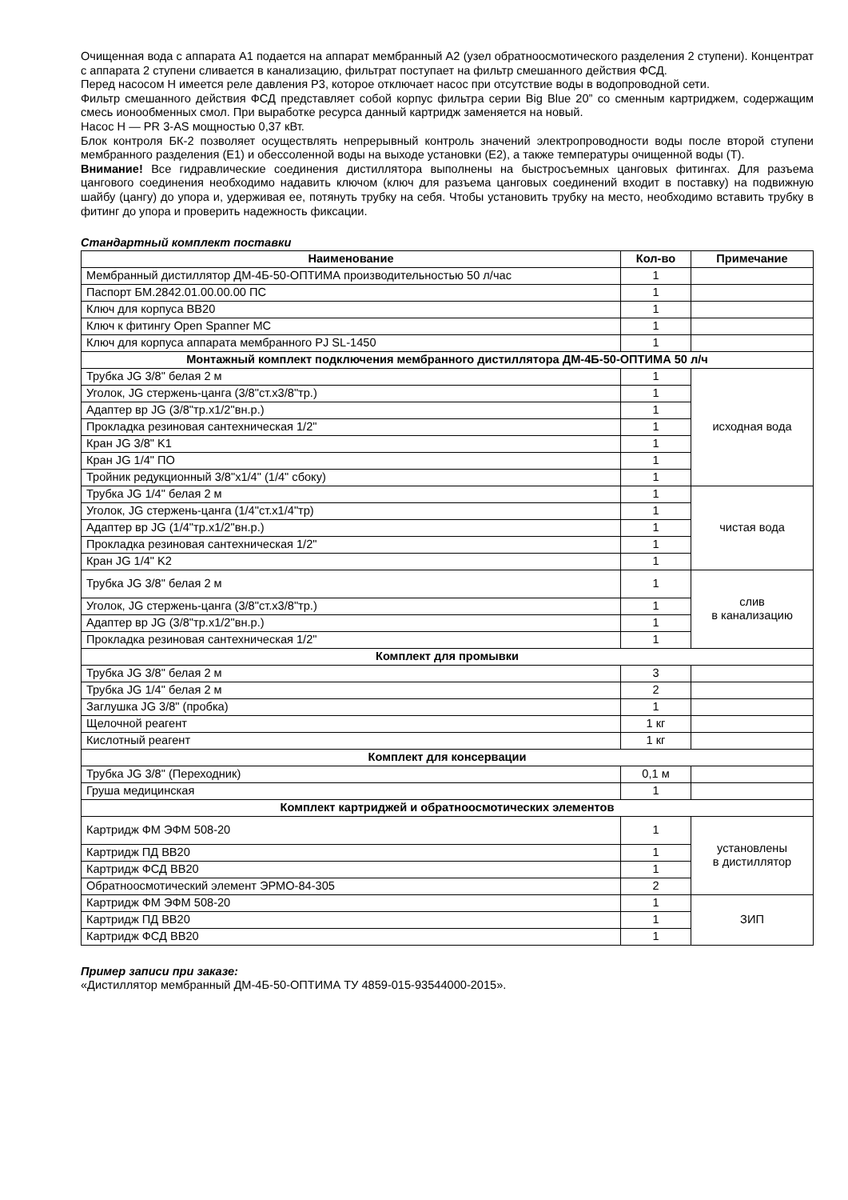Очищенная вода с аппарата А1 подается на аппарат мембранный А2 (узел обратноосмотического разделения 2 ступени). Концентрат с аппарата 2 ступени сливается в канализацию, фильтрат поступает на фильтр смешанного действия ФСД.
Перед насосом Н имеется реле давления Р3, которое отключает насос при отсутствие воды в водопроводной сети.
Фильтр смешанного действия ФСД представляет собой корпус фильтра серии Big Blue 20” со сменным картриджем, содержащим смесь ионообменных смол. При выработке ресурса данный картридж заменяется на новый.
Насос Н — PR 3-AS мощностью 0,37 кВт.
Блок контроля БК-2 позволяет осуществлять непрерывный контроль значений электропроводности воды после второй ступени мембранного разделения (Е1) и обессоленной воды на выходе установки (Е2), а также температуры очищенной воды (Т).
Внимание! Все гидравлические соединения дистиллятора выполнены на быстросъемных цанговых фитингах. Для разъема цангового соединения необходимо надавить ключом (ключ для разъема цанговых соединений входит в поставку) на подвижную шайбу (цангу) до упора и, удерживая ее, потянуть трубку на себя. Чтобы установить трубку на место, необходимо вставить трубку в фитинг до упора и проверить надежность фиксации.
Стандартный комплект поставки
| Наименование | Кол-во | Примечание |
| --- | --- | --- |
| Мембранный дистиллятор ДМ-4Б-50-ОПТИМА производительностью 50 л/час | 1 | |
| Паспорт БМ.2842.01.00.00.00 ПС | 1 | |
| Ключ для корпуса ВВ20 | 1 | |
| Ключ к фитингу Open Spanner MC | 1 | |
| Ключ для корпуса аппарата мембранного PJ SL-1450 | 1 | |
| Монтажный комплект подключения мембранного дистиллятора ДМ-4Б-50-ОПТИМА 50 л/ч | | |
| Трубка JG 3/8" белая 2 м | 1 | исходная вода |
| Уголок, JG стержень-цанга (3/8"ст.х3/8"тр.) | 1 | |
| Адаптер вр JG (3/8"тр.х1/2"вн.р.) | 1 | |
| Прокладка резиновая сантехническая 1/2" | 1 | |
| Кран JG 3/8" K1 | 1 | |
| Кран JG 1/4" ПО | 1 | |
| Тройник редукционный 3/8"х1/4" (1/4" сбоку) | 1 | |
| Трубка JG 1/4" белая 2 м | 1 | чистая вода |
| Уголок, JG стержень-цанга (1/4"ст.х1/4"тр) | 1 | |
| Адаптер вр JG (1/4"тр.х1/2"вн.р.) | 1 | |
| Прокладка резиновая сантехническая 1/2" | 1 | |
| Кран JG 1/4" K2 | 1 | |
| Трубка JG 3/8" белая 2 м | 1 | слив в канализацию |
| Уголок, JG стержень-цанга (3/8"ст.х3/8"тр.) | 1 | |
| Адаптер вр JG (3/8"тр.х1/2"вн.р.) | 1 | |
| Прокладка резиновая сантехническая 1/2" | 1 | |
| Комплект для промывки | | |
| Трубка JG 3/8" белая 2 м | 3 | |
| Трубка JG 1/4" белая 2 м | 2 | |
| Заглушка JG 3/8" (пробка) | 1 | |
| Щелочной реагент | 1 кг | |
| Кислотный реагент | 1 кг | |
| Комплект для консервации | | |
| Трубка JG 3/8" (Переходник) | 0,1 м | |
| Груша медицинская | 1 | |
| Комплект картриджей и обратноосмотических элементов | | |
| Картридж ФМ ЭФМ 508-20 | 1 | установлены в дистиллятор |
| Картридж ПД ВВ20 | 1 | |
| Картридж ФСД ВВ20 | 1 | |
| Обратноосмотический элемент ЭРМО-84-305 | 2 | |
| Картридж ФМ ЭФМ 508-20 | 1 | ЗИП |
| Картридж ПД ВВ20 | 1 | |
| Картридж ФСД ВВ20 | 1 | |
Пример записи при заказе:
«Дистиллятор мембранный ДМ-4Б-50-ОПТИМА ТУ 4859-015-93544000-2015».